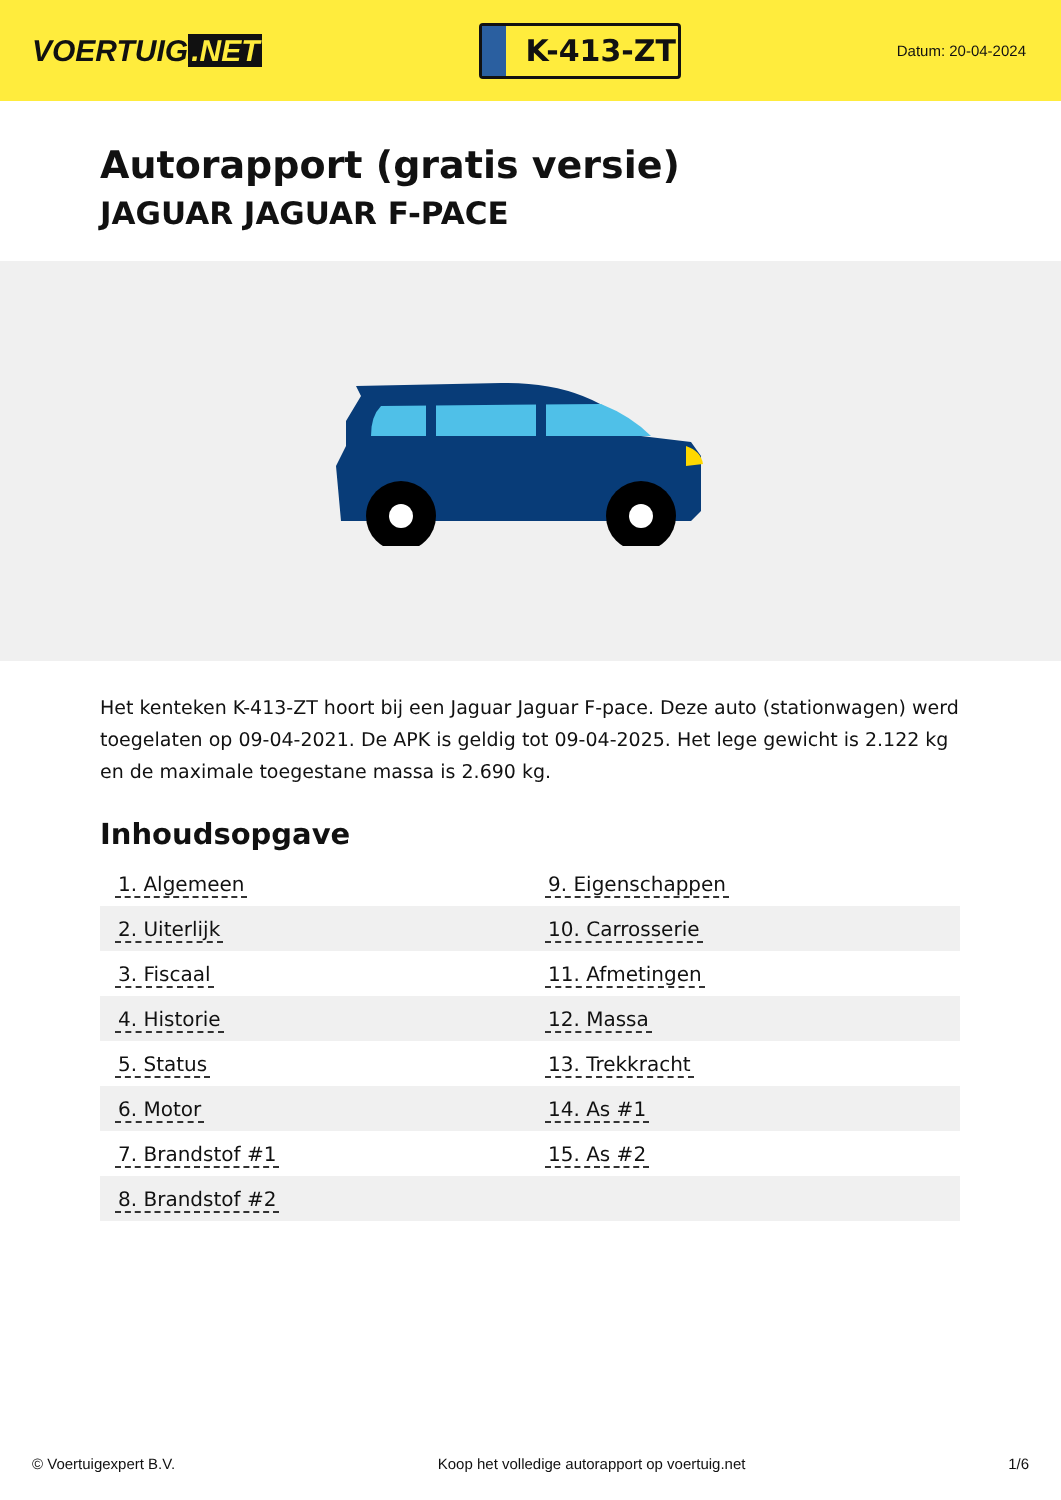VOERTUIG.NET
K-413-ZT
Datum: 20-04-2024
Autorapport (gratis versie)
JAGUAR JAGUAR F-PACE
Het kenteken K-413-ZT hoort bij een Jaguar Jaguar F-pace. Deze auto (stationwagen) werd toegelaten op 09-04-2021. De APK is geldig tot 09-04-2025. Het lege gewicht is 2.122 kg en de maximale toegestane massa is 2.690 kg.
Inhoudsopgave
| 1. Algemeen | 9. Eigenschappen |
| 2. Uiterlijk | 10. Carrosserie |
| 3. Fiscaal | 11. Afmetingen |
| 4. Historie | 12. Massa |
| 5. Status | 13. Trekkracht |
| 6. Motor | 14. As #1 |
| 7. Brandstof #1 | 15. As #2 |
| 8. Brandstof #2 | |
© Voertuigexpert B.V. Koop het volledige autorapport op voertuig.net
1/6